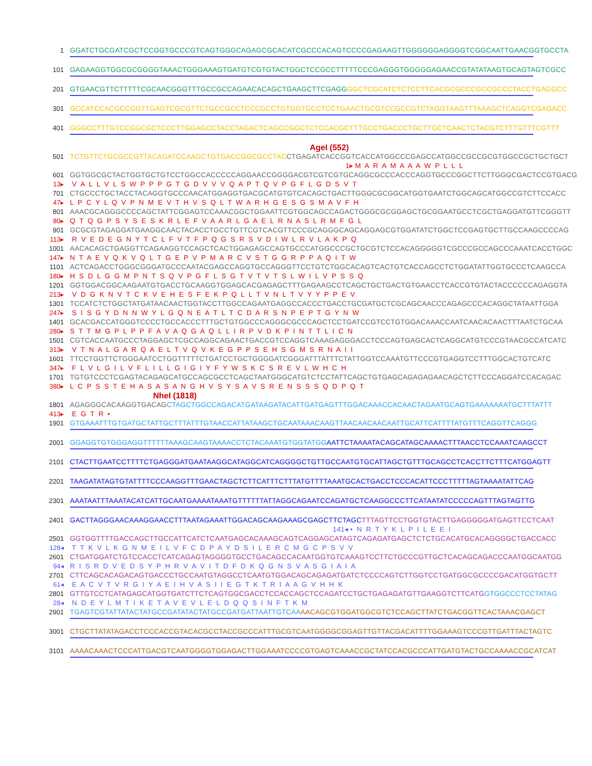1 GGATCTGCGATCGCTCCGGTGCCCGTCAGTGGGCAGAGCGCACATCGCCCACAGTCCCCGAGAAGTTGGGGGGAGGGGTCGGCAATTGAACGGTGCCTA
101 GAGAAGGTGGCGCGGGGTAAACTGGGAAAGTGATGTCGTGTACTGGCTCCGCCTTTTTCCCGAGGGTGGGGGAGAACCGTATATAAGTGCAGTAGTCGCC
201 GTGAACGTTCTTTTTCGCAACGGGTTTGCCGCCAGAACACAGCTGAAGCTTCGAGG GGCTCGCATCTCTCCTTCACGCGCCCGCCGCCCTACCTGAGGCC
301 GCCATCCACGCCGGTTGAGTCGCGTTCTGCCGCCTCCCGCCTGTGGTGCCTCCTGAACTGCGTCCGCCGTCTAGGTAAGTTTAAAGCTCAGGTCGAGACC
401 GGGCCTTTGTCCGGCGCTCCCTTGGAGCCTACCTAGACTCAGCCGGCTCTCCACGCTTTGCCTGACCCTGCTTGCTCAACTCTACGTCTTTGTTTCGTTT
AgeI (552)
501 TCTGTTCTGCGCCGTTACAGATCCAAGCTGTGACCGGCGCCTAC CTGAGATCACCGGTCACCATGGCCCGAGCCATGGCCGCCGCGTGGCCGCTGCTGCT
1▸ M A R A M A A A W P L L L
601 GGTGGCGCTACTGGTGCTGTCCTGGCCACCCCCAGGAACCGGGGACGTCGTCGTGCAGGCGCCCACCCAGGTGCCCGGCTTCTTGGGCGACTCCGTGACG
13▸ V A L L V L S W P P P G T G D V V V Q A P T Q V P G F L G D S V T
701 CTGCCCTGCTACCTACAGGTGCCCAACATGGAGGTGACGCATGTGTCACAGCTGACTTGGGCGCGGCATGGTGAATCTGGCAGCATGGCCGTCTTCCACC
47▸ L P C Y L Q V P N M E V T H V S Q L T W A R H G E S G S M A V F H
801 AAACGCAGGGCCCCAGCTATTCGGAGTCCAAACGGCTGGAATTCGTGGCAGCCAGACTGGGCGCGGAGCTGCGGAATGCCTCGCTGAGGATGTTCGGGTT
80▸ Q T Q G P S Y S E S K R L E F V A A R L G A E L R N A S L R M F G L
901 GCGCGTAGAGGATGAAGGCAACTACACCTGCCTGTTCGTCACGTTCCCGCAGGGCAGCAGGAGCGTGGATATCTGGCTCCGAGTGCTTGCCAAGCCCCAG
113▸ R V E D E G N Y T C L F V T F P Q G S R S V D I W L R V L A K P Q
1001 AACACAGCTGAGGTTCAGAAGGTCCAGCTCACTGGAGAGCCAGTGCCCATGGCCCGCTGCGTCTCCACAGGGGGTCGCCCGCCAGCCCAAATCACCTGGC
147▸ N T A E V Q K V Q L T G E P V P M A R C V S T G G R P P A Q I T W
1101 ACTCAGACCTGGGCGGGATGCCCAATACGAGCCAGGTGCCAGGGTTCCTGTCTGGCACAGTCACTGTCACCAGCCTCTGGATATTGGTGCCCTCAAGCCA
180▸ H S D L G G M P N T S Q V P G F L S G T V T V T S L W I L V P S S Q
1201 GGTGGACGGCAAGAATGTGACCTGCAAGGTGGAGCACGAGAGCTTTGAGAAGCCTCAGCTGCTGACTGTGAACCTCACCGTGTACTACCCCCCAGAGGTA
213▸ V D G K N V T C K V E H E S F E K P Q L L T V N L T V Y Y P P E V
1301 TCCATCTCTGGCTATGATAACAACTGGTACCTTGGCCAGAATGAGGCCACCCTGACCTGCGATGCTCGCAGCAACCCAGAGCCCACAGGCTATAATTGGA
247▸ S I S G Y D N N W Y L G Q N E A T L T C D A R S N P E P T G Y N W
1401 GCACGACCATGGGTCCCCTGCCACCCTTTGCTGTGGCCCAGGGCGCCCAGCTCCTGATCCGTCCTGTGGACAAACCAATCAACACAACTTTAATCTGCAA
280▸ S T T M G P L P P F A V A Q G A Q L L I R P V D K P I N T T L I C N
1501 CGTCACCAATGCCCTAGGAGCTCGCCAGGCAGAACTGACCGTCCAGGTCAAAGAGGGACCTCCCAGTGAGCACTCAGGCATGTCCCGTAACGCCATCATC
313▸ V T N A L G A R Q A E L T V Q V K E G P P S E H S G M S R N A I I
1601 TTCCTGGTTCTGGGAATCCTGGTTTTTCTGATCCTGCTGGGGATCGGGATTTATTTCTATTGGTCCAAATGTTCCCGTGAGGTCCTTTGGCACTGTCATC
347▸ F L V L G I L V F L I L L G I G I Y F Y W S K C S R E V L W H C H
1701 TGTGTCCCTCGAGTACAGAGCATGCCAGCGCCTCAGCTAATGGGCATGTCTCCTATTCAGCTGTGAGCAGAGAGAACAGCTCTTCCCAGGATCCACAGAC
380▸ L C P S S T E H A S A S A N G H V S Y S A V S R E N S S S Q D P Q T
NheI (1818)
1801 AGAGGGCACAAGGTGACAG CTAGCTGGCCAGACATGATAAGATACATTGATGAGTTTGGACAAACCACAACTAGAATGCAGTGAAAAAAATGCTTTATTT
413▸ E G T R •
1901 GTGAAATTTGTGATGCTATTGCTTTATTTGTAACCATTATAAGCTGCAATAAACAAGTTAACAACAACAATTGCATTCATTTTATGTTTCAGGTTCAGGG
2001 GGAGGTGTGGGAGGTTTTTTAAAGCAAGTAAAACCTCTACAAATGTGGTATGG AATTCTAAAATACAGCATAGCAAAACTTTAACCTCCAAATCAAGCCT
2101 CTACTTGAATCCTTTTCTGAGGGATGAATAAGGCATAGGCATCAGGGGCTGTTGCCAATGTGCATTAGCTGTTTGCAGCCTCACCTTCTTTCATGGAGTT
2201 TAAGATATAGTGTATTTTCCCAAGGTTTGAACTAGCTCTTCATTTCTTTATGTTTTAAATGCACTGACCTCCCACATTCCCTTTTTAGTAAAATATTCAG
2301 AAATAATTTAAATACATCATTGCAATGAAAATAAATGTTTTTTATTAGGCAGAATCCAGATGCTCAAGGCCCTTCATAATATCCCCCAGTTTAGTAGTTG
2401 GACTTAGGGAACAAAGGAACCTTTAATAGAAATTGGACAGCAAGAAAGCGAGCTTCTAGC TTTAGTTCCTGGTGTACTTGAGGGGGATGAGTTCCTCAAT
141◂ • N R T Y K L P I L E E I
2501 GGTGGTTTTGACCAGCTTGCCATTCATCTCAATGAGCACAAAGCAGTCAGGAGCATAGTCAGAGATGAGCTCTCTGCACATGCACAGGGGCTGACCACC
128◂ T T K V L K G N M E I L V F C D P A Y D S I L E R C M G C P S V V
2601 CTGATGGATCTGTCCACCTCATCAGAGTAGGGGTGCCTGACAGCCACAATGGTGTCAAAGTCCTTCTGCCCGTTGCTCACAGCAGACCCAATGGCAATGG
94◂ R I S R D V E D S Y P H R V A V I T D F D K Q G N S V A S G I A I A
2701 CTTCAGCACAGACAGTGACCCTGCCAATGTAGGCCTCAATGTGGACAGCAGAGATGATCTCCCCAGTCTTGGTCCTGATGGCGCCCCGACATGGTGCTT
61◂ E A C V T V R G I Y A E I H V A S I I E G T K T R I A A G V H H K
2801 GTTGTCCTCATAGAGCATGGTGATCTTCTCAGTGGCGACCTCCACCAGCTCCAGATCCTGCTGAGAGATGTTGAAGGTCTTCATG GTGGCCCTCCTATAG
28◂ N D E Y L M T I K E T A V E V L E L D Q Q S I N F T K M
2901 TGAGTCGTATTATACTATGCCGATATACTATGCCGATGATTAATTGTCAA AACAGCGTGGATGGCGTCTCCAGCTTATCTGACGGTTCACTAAACGAGCT
3001 CTGCTTATATAGACCTCCCACCGTACACGCCTACCGCCCATTTGCGTCAATGGGGCGGAGTTGTTACGACATTTTGGAAAGTCCCGTTGATTTACTAGTC
3101 AAAACAAACTCCCATTGACGTCAATGGGGTGGAGACTTGGAAATCCCCGTGAGTCAAACCGCTATCCACGCCCATTGATGTACTGCCAAAACCGCATCAT